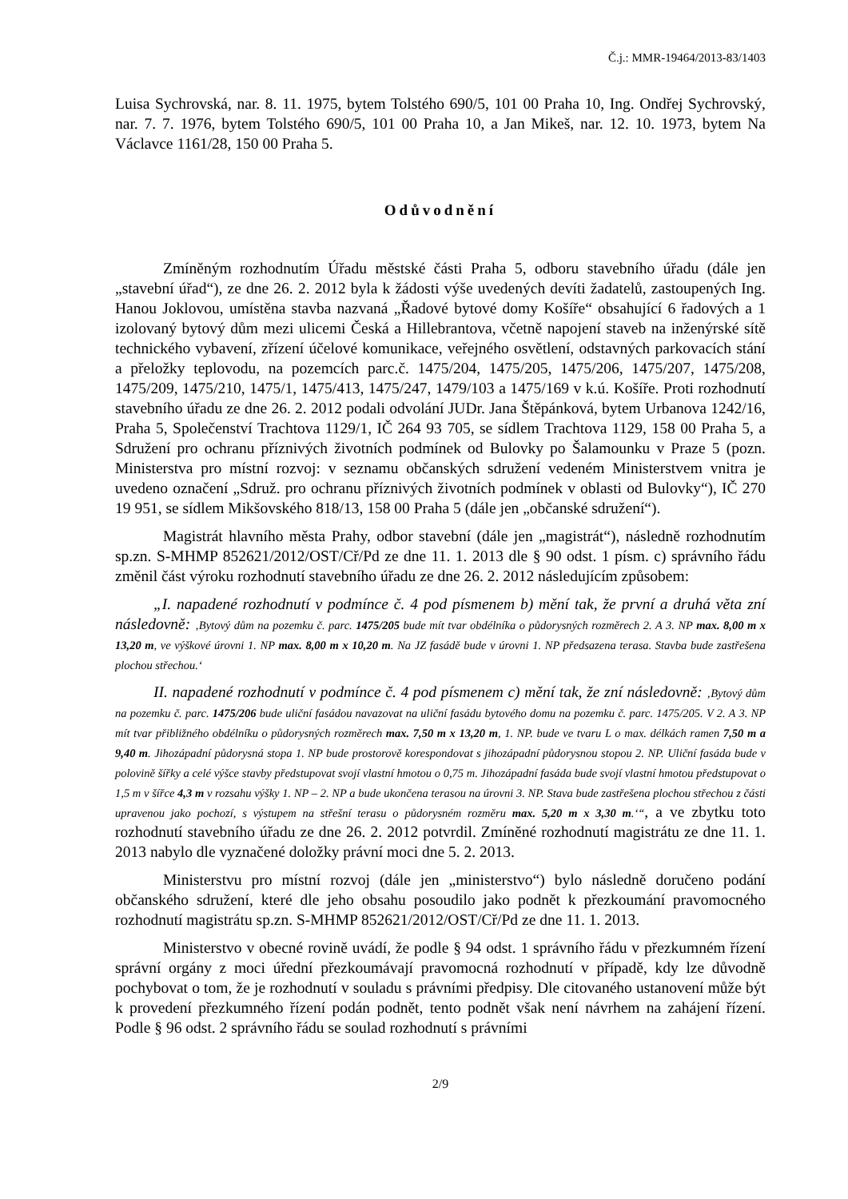Č.j.: MMR-19464/2013-83/1403
Luisa Sychrovská, nar. 8. 11. 1975, bytem Tolstého 690/5, 101 00 Praha 10, Ing. Ondřej Sychrovský, nar. 7. 7. 1976, bytem Tolstého 690/5, 101 00 Praha 10, a Jan Mikeš, nar. 12. 10. 1973, bytem Na Václavce 1161/28, 150 00 Praha 5.
Odůvodnění
Zmíněným rozhodnutím Úřadu městské části Praha 5, odboru stavebního úřadu (dále jen „stavební úřad“), ze dne 26. 2. 2012 byla k žádosti výše uvedených devíti žadatelů, zastoupených Ing. Hanou Joklovou, umístěna stavba nazvaná „Řadové bytové domy Košíře“ obsahující 6 řadových a 1 izolovaný bytový dům mezi ulicemi Česká a Hillebrantova, včetně napojení staveb na inženýrské sítě technického vybavení, zřízení účelové komunikace, veřejného osvětlení, odstavných parkovacích stání a přeložky teplovodu, na pozemcích parc.č. 1475/204, 1475/205, 1475/206, 1475/207, 1475/208, 1475/209, 1475/210, 1475/1, 1475/413, 1475/247, 1479/103 a 1475/169 v k.ú. Košíře. Proti rozhodnutí stavebního úřadu ze dne 26. 2. 2012 podali odvolání JUDr. Jana Štěpánková, bytem Urbanova 1242/16, Praha 5, Společenství Trachtova 1129/1, IČ 264 93 705, se sídlem Trachtova 1129, 158 00 Praha 5, a Sdružení pro ochranu příznivých životních podmínek od Bulovky po Šalamounku v Praze 5 (pozn. Ministerstva pro místní rozvoj: v seznamu občanských sdružení vedeném Ministerstvem vnitra je uvedeno označení „Sdruž. pro ochranu příznivých životních podmínek v oblasti od Bulovky“), IČ 270 19 951, se sídlem Mikšovského 818/13, 158 00 Praha 5 (dále jen „občanské sdružení“).
Magistrát hlavního města Prahy, odbor stavební (dále jen „magistrát“), následně rozhodnutím sp.zn. S-MHMP 852621/2012/OST/Cř/Pd ze dne 11. 1. 2013 dle § 90 odst. 1 písm. c) správního řádu změnil část výroku rozhodnutí stavebního úřadu ze dne 26. 2. 2012 následujícím způsobem:
„I. napadené rozhodnutí v podmínce č. 4 pod písmenem b) mění tak, že první a druhá věta zní následovně: ‚Bytový dům na pozemku č. parc. 1475/205 bude mít tvar obdélníka o půdorysných rozměrech 2. A 3. NP max. 8,00 m x 13,20 m, ve výškové úrovni 1. NP max. 8,00 m x 10,20 m. Na JZ fasádě bude v úrovni 1. NP předsazena terasa. Stavba bude zastřešena plochou střechou.‘
II. napadené rozhodnutí v podmínce č. 4 pod písmenem c) mění tak, že zní následovně: ‚Bytový dům na pozemku č. parc. 1475/206 bude uliční fasádou navazovat na uliční fasádu bytového domu na pozemku č. parc. 1475/205. V 2. A 3. NP mít tvar přibližného obdélníku o půdorysných rozměrech max. 7,50 m x 13,20 m, 1. NP. bude ve tvaru L o max. délkách ramen 7,50 m a 9,40 m. Jihozápadní půdorysná stopa 1. NP bude prostorově korespondovat s jihozápadní půdorysnou stopou 2. NP. Uliční fasáda bude v polovině šířky a celé výšce stavby předstupovat svojí vlastní hmotou o 0,75 m. Jihozápadní fasáda bude svojí vlastní hmotou předstupovat o 1,5 m v šířce 4,3 m v rozsahu výšky 1. NP – 2. NP a bude ukončena terasou na úrovni 3. NP. Stava bude zastřešena plochou střechou z části upravenou jako pochozí, s výstupem na střešní terasu o půdorysném rozměru max. 5,20 m x 3,30 m.‘“, a ve zbytku toto rozhodnutí stavebního úřadu ze dne 26. 2. 2012 potvrdil. Zmíněné rozhodnutí magistrátu ze dne 11. 1. 2013 nabylo dle vyznačené doložky právní moci dne 5. 2. 2013.
Ministerstvu pro místní rozvoj (dále jen „ministerstvo“) bylo následně doručeno podání občanského sdružení, které dle jeho obsahu posoudilo jako podnět k přezkoumání pravomocného rozhodnutí magistrátu sp.zn. S-MHMP 852621/2012/OST/Cř/Pd ze dne 11. 1. 2013.
Ministerstvo v obecné rovině uvádí, že podle § 94 odst. 1 správního řádu v přezkumném řízení správní orgány z moci úřední přezkoumávají pravomocná rozhodnutí v případě, kdy lze důvodně pochybovat o tom, že je rozhodnutí v souladu s právními předpisy. Dle citovaného ustanovení může být k provedení přezkumného řízení podán podnět, tento podnět však není návrhem na zahájení řízení. Podle § 96 odst. 2 správního řádu se soulad rozhodnutí s právními
2/9